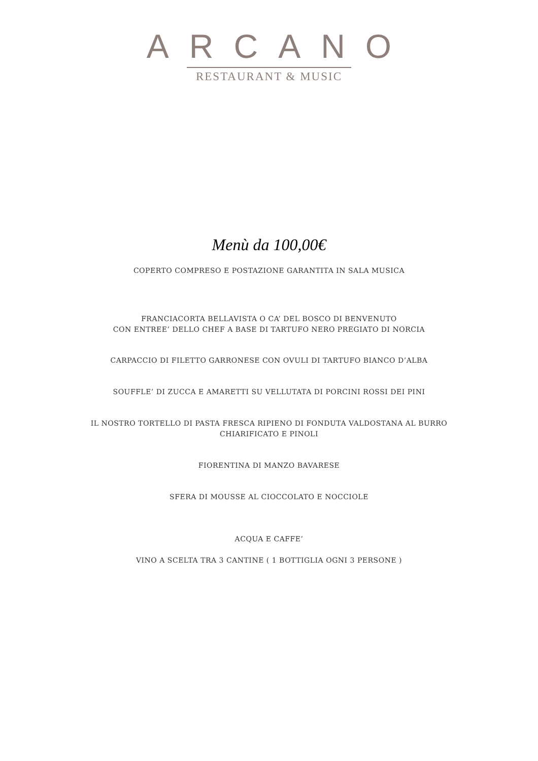ARCANO
RESTAURANT & MUSIC
Menù da 100,00€
COPERTO COMPRESO E POSTAZIONE GARANTITA IN SALA MUSICA
FRANCIACORTA BELLAVISTA O CA’ DEL BOSCO DI BENVENUTO
CON ENTREE’ DELLO CHEF A BASE DI TARTUFO NERO PREGIATO DI NORCIA
CARPACCIO DI FILETTO GARRONESE CON OVULI DI TARTUFO BIANCO D’ALBA
SOUFFLE’ DI ZUCCA E AMARETTI SU VELLUTATA DI PORCINI ROSSI DEI PINI
IL NOSTRO TORTELLO DI PASTA FRESCA RIPIENO DI FONDUTA VALDOSTANA AL BURRO
CHIARIFICATO E PINOLI
FIORENTINA DI MANZO BAVARESE
SFERA DI MOUSSE AL CIOCCOLATO E NOCCIOLE
ACQUA E CAFFE’
VINO A SCELTA TRA 3 CANTINE ( 1 BOTTIGLIA OGNI 3 PERSONE )